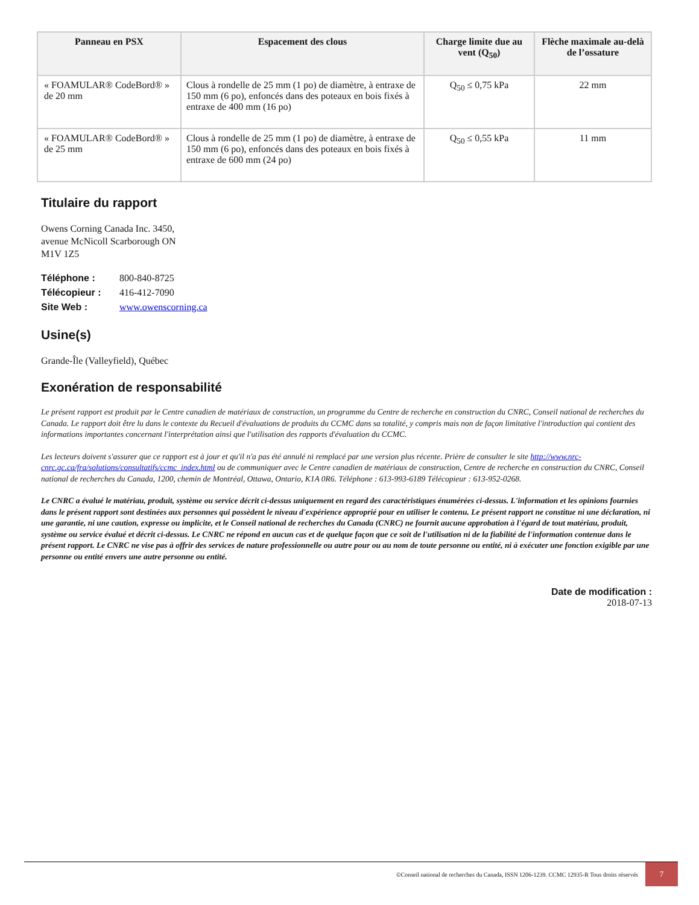| Panneau en PSX | Espacement des clous | Charge limite due au vent (Q<sub>50</sub>) | Flèche maximale au-delà de l’ossature |
| --- | --- | --- | --- |
| « FOAMULAR® CodeBord® » de 20 mm | Clous à rondelle de 25 mm (1 po) de diamètre, à entraxe de 150 mm (6 po), enfoncés dans des poteaux en bois fixés à entraxe de 400 mm (16 po) | Q<sub>50</sub> ≤ 0,75 kPa | 22 mm |
| « FOAMULAR® CodeBord® » de 25 mm | Clous à rondelle de 25 mm (1 po) de diamètre, à entraxe de 150 mm (6 po), enfoncés dans des poteaux en bois fixés à entraxe de 600 mm (24 po) | Q<sub>50</sub> ≤ 0,55 kPa | 11 mm |
Titulaire du rapport
Owens Corning Canada Inc. 3450,
avenue McNicoll Scarborough ON
M1V 1Z5
| Téléphone : | 800-840-8725 |
| Télécopieur : | 416-412-7090 |
| Site Web : | www.owenscorning.ca |
Usine(s)
Grande-Île (Valleyfield), Québec
Exonération de responsabilité
Le présent rapport est produit par le Centre canadien de matériaux de construction, un programme du Centre de recherche en construction du CNRC, Conseil national de recherches du Canada. Le rapport doit être lu dans le contexte du Recueil d'évaluations de produits du CCMC dans sa totalité, y compris mais non de façon limitative l'introduction qui contient des informations importantes concernant l'interprétation ainsi que l'utilisation des rapports d'évaluation du CCMC.
Les lecteurs doivent s'assurer que ce rapport est à jour et qu'il n'a pas été annulé ni remplacé par une version plus récente. Prière de consulter le site http://www.nrc-cnrc.gc.ca/fra/solutions/consultatifs/ccmc_index.html ou de communiquer avec le Centre canadien de matériaux de construction, Centre de recherche en construction du CNRC, Conseil national de recherches du Canada, 1200, chemin de Montréal, Ottawa, Ontario, K1A 0R6. Téléphone : 613-993-6189 Télécopieur : 613-952-0268.
Le CNRC a évalué le matériau, produit, système ou service décrit ci-dessus uniquement en regard des caractéristiques énumérées ci-dessus. L'information et les opinions fournies dans le présent rapport sont destinées aux personnes qui possèdent le niveau d'expérience approprié pour en utiliser le contenu. Le présent rapport ne constitue ni une déclaration, ni une garantie, ni une caution, expresse ou implicite, et le Conseil national de recherches du Canada (CNRC) ne fournit aucune approbation à l'égard de tout matériau, produit, système ou service évalué et décrit ci-dessus. Le CNRC ne répond en aucun cas et de quelque façon que ce soit de l'utilisation ni de la fiabilité de l'information contenue dans le présent rapport. Le CNRC ne vise pas à offrir des services de nature professionnelle ou autre pour ou au nom de toute personne ou entité, ni à exécuter une fonction exigible par une personne ou entité envers une autre personne ou entité.
Date de modification :
2018-07-13
©Conseil national de recherches du Canada, ISSN 1206-1239. CCMC 12935-R Tous droits réservés 7